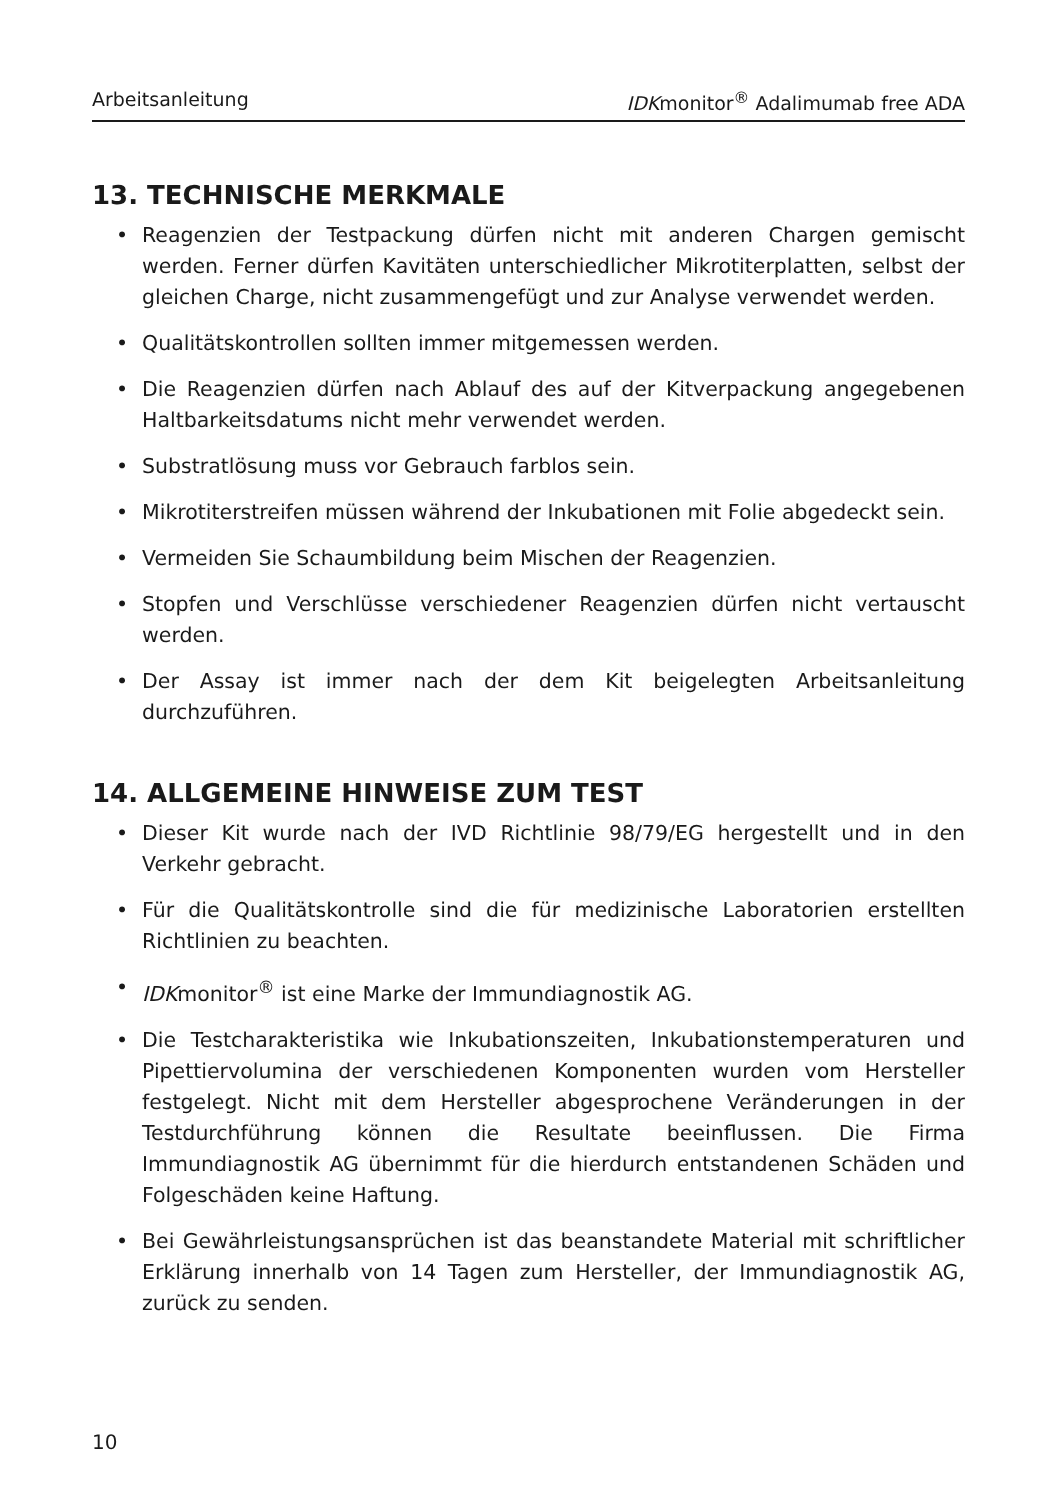Arbeitsanleitung IDKmonitor<sup>®</sup> Adalimumab free ADA
13. TECHNISCHE MERKMALE
• Reagenzien der Testpackung dürfen nicht mit anderen Chargen gemischt werden. Ferner dürfen Kavitäten unterschiedlicher Mikrotiterplatten, selbst der gleichen Charge, nicht zusammengefügt und zur Analyse verwendet werden.
• Qualitätskontrollen sollten immer mitgemessen werden.
• Die Reagenzien dürfen nach Ablauf des auf der Kitverpackung angegebenen Haltbarkeitsdatums nicht mehr verwendet werden.
• Substratlösung muss vor Gebrauch farblos sein.
• Mikrotiterstreifen müssen während der Inkubationen mit Folie abgedeckt sein.
• Vermeiden Sie Schaumbildung beim Mischen der Reagenzien.
• Stopfen und Verschlüsse verschiedener Reagenzien dürfen nicht vertauscht werden.
• Der Assay ist immer nach der dem Kit beigelegten Arbeitsanleitung durchzuführen.
14. ALLGEMEINE HINWEISE ZUM TEST
• Dieser Kit wurde nach der IVD Richtlinie 98/79/EG hergestellt und in den Verkehr gebracht.
• Für die Qualitätskontrolle sind die für medizinische Laboratorien erstellten Richtlinien zu beachten.
• IDKmonitor<sup>®</sup> ist eine Marke der Immundiagnostik AG.
• Die Testcharakteristika wie Inkubationszeiten, Inkubationstemperaturen und Pipettiervolumina der verschiedenen Komponenten wurden vom Hersteller festgelegt. Nicht mit dem Hersteller abgesprochene Veränderungen in der Testdurchführung können die Resultate beeinflussen. Die Firma Immundiagnostik AG übernimmt für die hierdurch entstandenen Schäden und Folgeschäden keine Haftung.
• Bei Gewährleistungsansprüchen ist das beanstandete Material mit schriftlicher Erklärung innerhalb von 14 Tagen zum Hersteller, der Immundiagnostik AG, zurück zu senden.
10